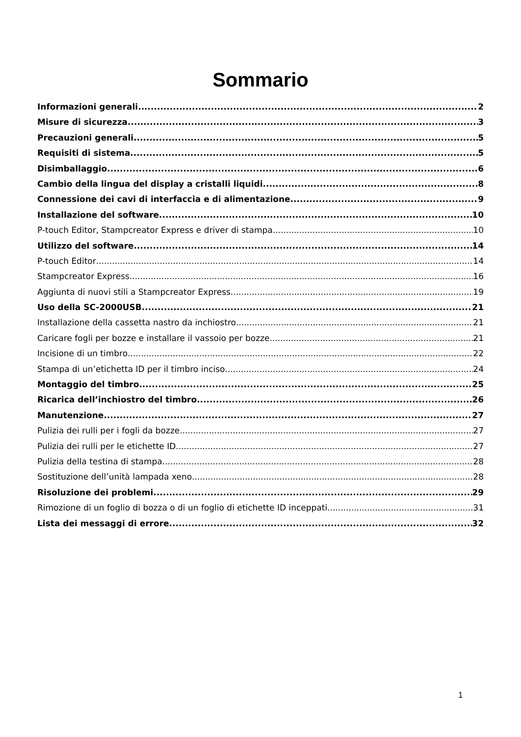Sommario
Informazioni generali 2
Misure di sicurezza 3
Precauzioni generali 5
Requisiti di sistema 5
Disimballaggio 6
Cambio della lingua del display a cristalli liquidi 8
Connessione dei cavi di interfaccia e di alimentazione 9
Installazione del software 10
P-touch Editor, Stampcreator Express e driver di stampa 10
Utilizzo del software 14
P-touch Editor 14
Stampcreator Express 16
Aggiunta di nuovi stili a Stampcreator Express 19
Uso della SC-2000USB 21
Installazione della cassetta nastro da inchiostro 21
Caricare fogli per bozze e installare il vassoio per bozze 21
Incisione di un timbro 22
Stampa di un’etichetta ID per il timbro inciso 24
Montaggio del timbro 25
Ricarica dell’inchiostro del timbro 26
Manutenzione 27
Pulizia dei rulli per i fogli da bozze 27
Pulizia dei rulli per le etichette ID 27
Pulizia della testina di stampa 28
Sostituzione dell’unità lampada xeno 28
Risoluzione dei problemi 29
Rimozione di un foglio di bozza o di un foglio di etichette ID inceppati 31
Lista dei messaggi di errore 32
1